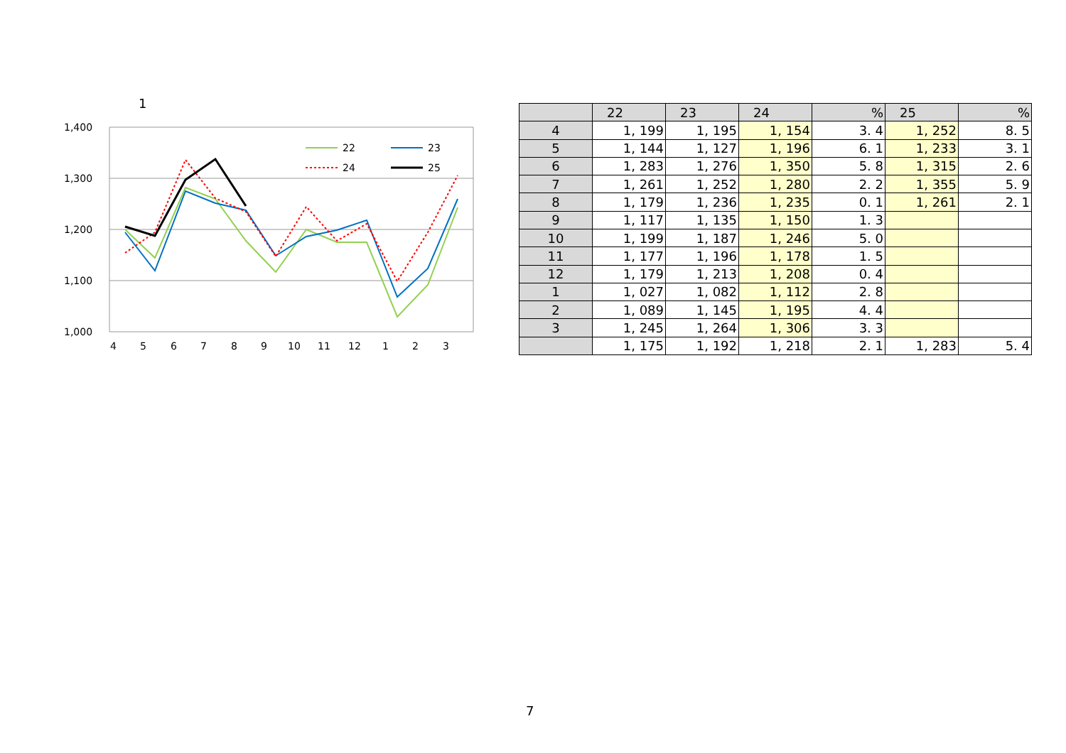1
1,400
1,300
1,200
1,100
1,000
4
5
6
7
8
9
10
11
12
1
2
3
22
23
24
25
| | 22 | 23 | 24 | % | 25 | % |
| --- | --- | --- | --- | --- | --- | --- |
| 4 | 1, 199 | 1, 195 | 1, 154 | 3. 4 | 1, 252 | 8. 5 |
| 5 | 1, 144 | 1, 127 | 1, 196 | 6. 1 | 1, 233 | 3. 1 |
| 6 | 1, 283 | 1, 276 | 1, 350 | 5. 8 | 1, 315 | 2. 6 |
| 7 | 1, 261 | 1, 252 | 1, 280 | 2. 2 | 1, 355 | 5. 9 |
| 8 | 1, 179 | 1, 236 | 1, 235 | 0. 1 | 1, 261 | 2. 1 |
| 9 | 1, 117 | 1, 135 | 1, 150 | 1. 3 | | |
| 10 | 1, 199 | 1, 187 | 1, 246 | 5. 0 | | |
| 11 | 1, 177 | 1, 196 | 1, 178 | 1. 5 | | |
| 12 | 1, 179 | 1, 213 | 1, 208 | 0. 4 | | |
| 1 | 1, 027 | 1, 082 | 1, 112 | 2. 8 | | |
| 2 | 1, 089 | 1, 145 | 1, 195 | 4. 4 | | |
| 3 | 1, 245 | 1, 264 | 1, 306 | 3. 3 | | |
| | 1, 175 | 1, 192 | 1, 218 | 2. 1 | 1, 283 | 5. 4 |
7